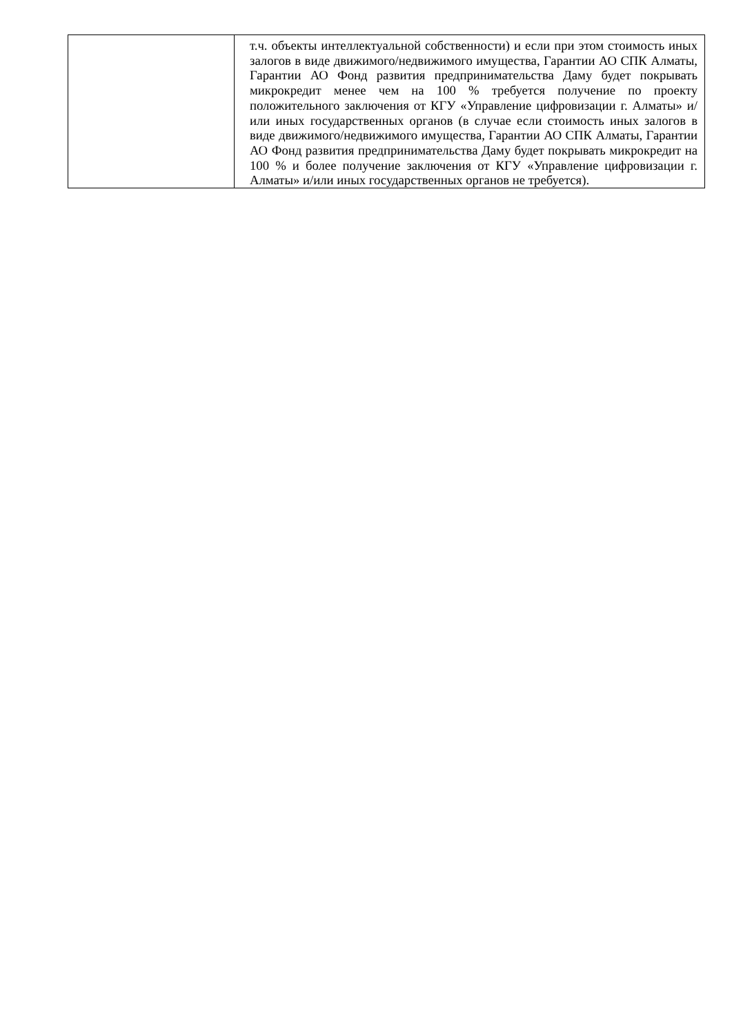| | т.ч. объекты интеллектуальной собственности) и если при этом стоимость иных залогов в виде движимого/недвижимого имущества, Гарантии АО СПК Алматы, Гарантии АО Фонд развития предпринимательства Даму будет покрывать микрокредит менее чем на 100 % требуется получение по проекту положительного заключения от КГУ «Управление цифровизации г. Алматы» и/или иных государственных органов (в случае если стоимость иных залогов в виде движимого/недвижимого имущества, Гарантии АО СПК Алматы, Гарантии АО Фонд развития предпринимательства Даму будет покрывать микрокредит на 100 % и более получение заключения от КГУ «Управление цифровизации г. Алматы» и/или иных государственных органов не требуется). |